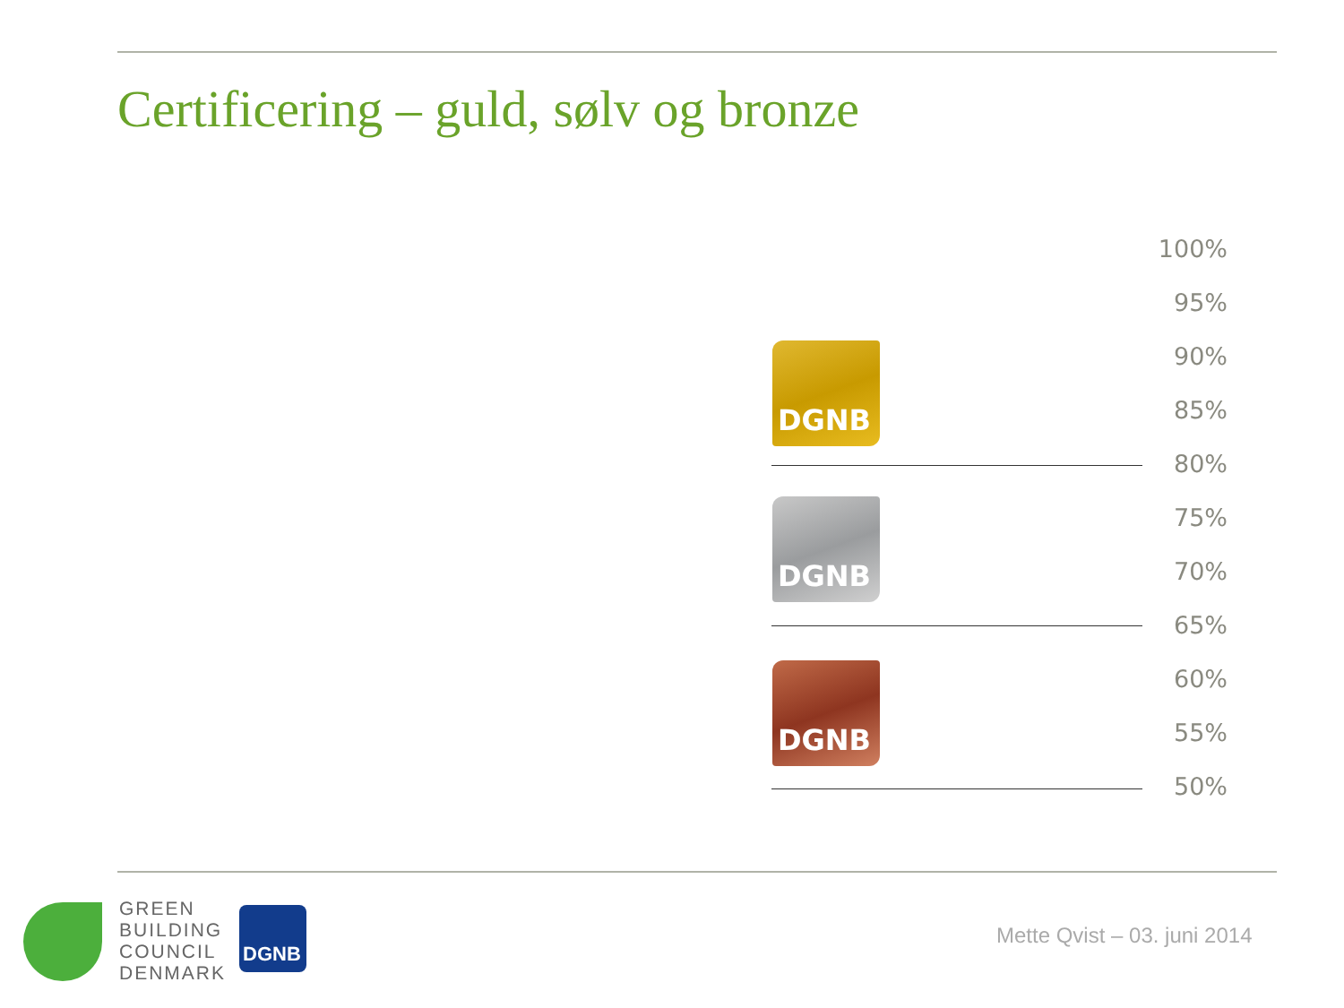Certificering – guld, sølv og bronze
100%
95%
90%
85%
80%
75%
70%
65%
60%
55%
50%
DGNB
DGNB
DGNB
GREEN
BUILDING
COUNCIL
DENMARK
DGNB
Mette Qvist – 03. juni 2014